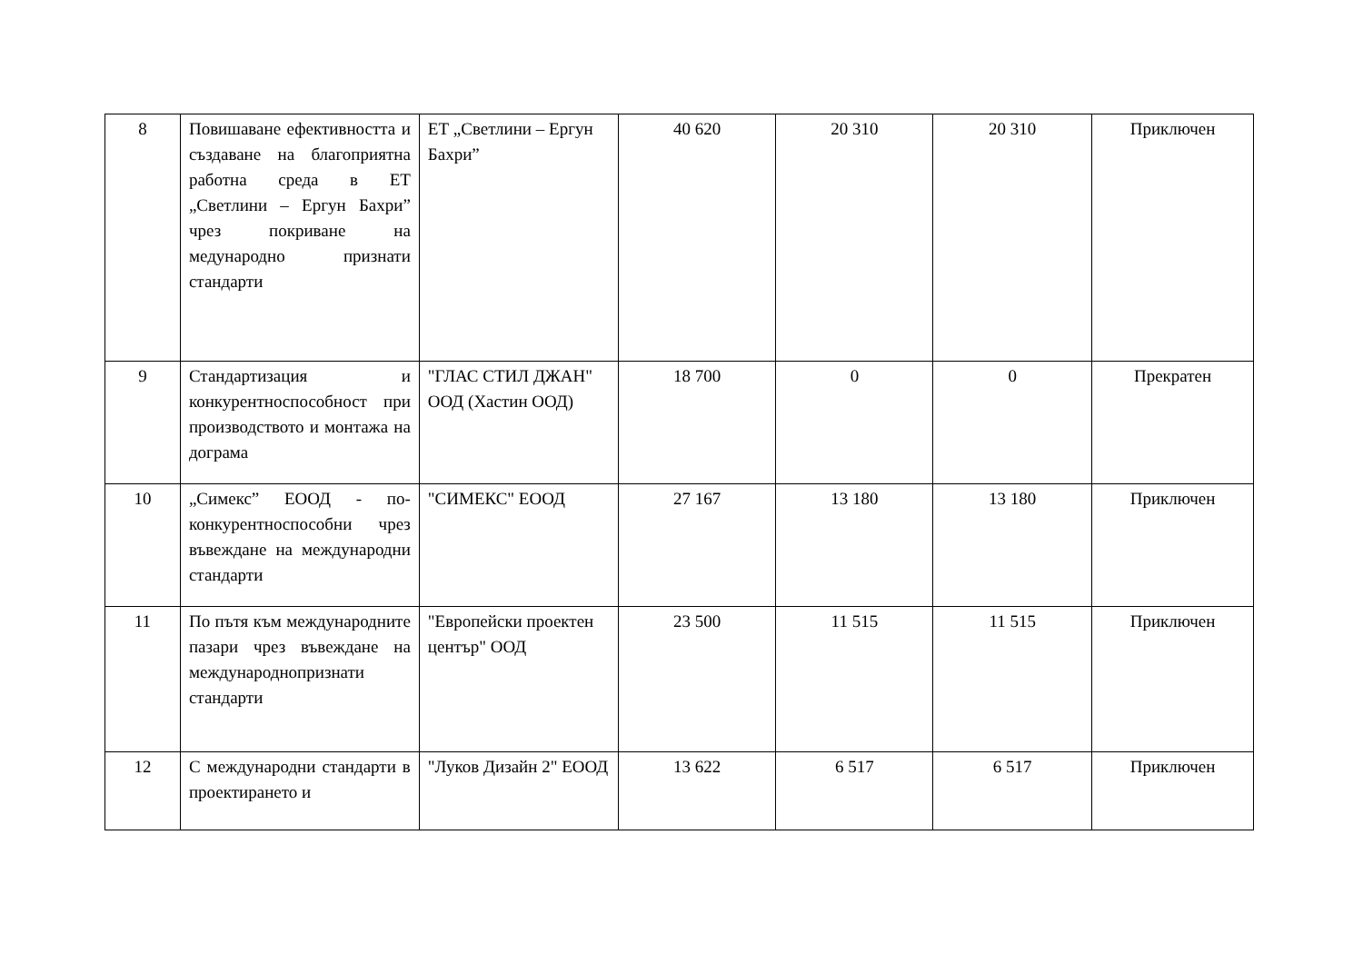| 8 | Повишаване ефективността и създаване на благоприятна работна среда в ЕТ „Светлини – Ергун Бахри” чрез покриване на медународно признати стандарти | ЕТ „Светлини – Ергун Бахри” | 40 620 | 20 310 | 20 310 | Приключен |
| 9 | Стандартизация и конкурентноспособност при производството и монтажа на дограма | "ГЛАС СТИЛ ДЖАН" ООД (Хастин ООД) | 18 700 | 0 | 0 | Прекратен |
| 10 | „Симекс” ЕООД - по-конкурентноспособни чрез въвеждане на международни стандарти | "СИМЕКС" ЕООД | 27 167 | 13 180 | 13 180 | Приключен |
| 11 | По пътя към международните пазари чрез въвеждане на международнопризнати стандарти | "Европейски проектен център" ООД | 23 500 | 11 515 | 11 515 | Приключен |
| 12 | С международни стандарти в проектирането и | "Луков Дизайн 2" ЕООД | 13 622 | 6 517 | 6 517 | Приключен |